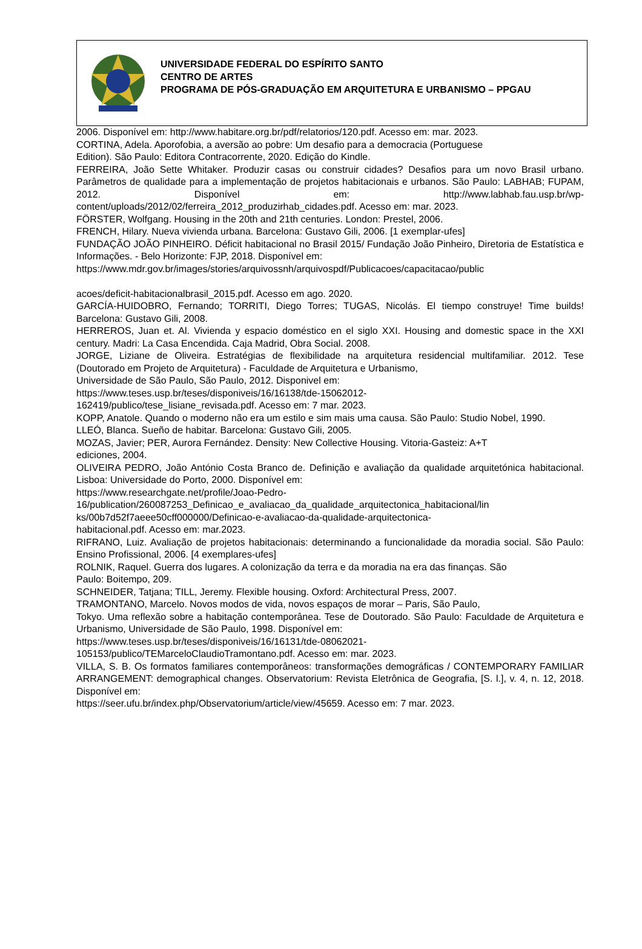UNIVERSIDADE FEDERAL DO ESPÍRITO SANTO
CENTRO DE ARTES
PROGRAMA DE PÓS-GRADUAÇÃO EM ARQUITETURA E URBANISMO – PPGAU
2006. Disponível em: http://www.habitare.org.br/pdf/relatorios/120.pdf. Acesso em: mar. 2023.
CORTINA, Adela. Aporofobia, a aversão ao pobre: Um desafio para a democracia (Portuguese
Edition). São Paulo: Editora Contracorrente, 2020. Edição do Kindle.
FERREIRA, João Sette Whitaker. Produzir casas ou construir cidades? Desafios para um novo Brasil urbano. Parâmetros de qualidade para a implementação de projetos habitacionais e urbanos. São Paulo: LABHAB; FUPAM, 2012. Disponível em: http://www.labhab.fau.usp.br/wp-content/uploads/2012/02/ferreira_2012_produzirhab_cidades.pdf. Acesso em: mar. 2023.
FÖRSTER, Wolfgang. Housing in the 20th and 21th centuries. London: Prestel, 2006.
FRENCH, Hilary. Nueva vivienda urbana. Barcelona: Gustavo Gili, 2006. [1 exemplar-ufes]
FUNDAÇÃO JOÃO PINHEIRO. Déficit habitacional no Brasil 2015/ Fundação João Pinheiro, Diretoria de Estatística e Informações. - Belo Horizonte: FJP, 2018. Disponível em:
https://www.mdr.gov.br/images/stories/arquivossnh/arquivospdf/Publicacoes/capacitacao/public
acoes/deficit-habitacionalbrasil_2015.pdf. Acesso em ago. 2020.
GARCÍA-HUIDOBRO, Fernando; TORRITI, Diego Torres; TUGAS, Nicolás. El tiempo construye! Time builds! Barcelona: Gustavo Gili, 2008.
HERREROS, Juan et. Al. Vivienda y espacio doméstico en el siglo XXI. Housing and domestic space in the XXI century. Madri: La Casa Encendida. Caja Madrid, Obra Social. 2008.
JORGE, Liziane de Oliveira. Estratégias de flexibilidade na arquitetura residencial multifamiliar. 2012. Tese (Doutorado em Projeto de Arquitetura) - Faculdade de Arquitetura e Urbanismo,
Universidade de São Paulo, São Paulo, 2012. Disponivel em:
https://www.teses.usp.br/teses/disponiveis/16/16138/tde-15062012-
162419/publico/tese_lisiane_revisada.pdf. Acesso em: 7 mar. 2023.
KOPP, Anatole. Quando o moderno não era um estilo e sim mais uma causa. São Paulo: Studio Nobel, 1990.
LLEÓ, Blanca. Sueño de habitar. Barcelona: Gustavo Gili, 2005.
MOZAS, Javier; PER, Aurora Fernández. Density: New Collective Housing. Vitoria-Gasteiz: A+T
ediciones, 2004.
OLIVEIRA PEDRO, João António Costa Branco de. Definição e avaliação da qualidade arquitetónica habitacional. Lisboa: Universidade do Porto, 2000. Disponível em:
https://www.researchgate.net/profile/Joao-Pedro-
16/publication/260087253_Definicao_e_avaliacao_da_qualidade_arquitectonica_habitacional/lin
ks/00b7d52f7aeee50cff000000/Definicao-e-avaliacao-da-qualidade-arquitectonica-
habitacional.pdf. Acesso em: mar.2023.
RIFRANO, Luiz. Avaliação de projetos habitacionais: determinando a funcionalidade da moradia social. São Paulo: Ensino Profissional, 2006. [4 exemplares-ufes]
ROLNIK, Raquel. Guerra dos lugares. A colonização da terra e da moradia na era das finanças. São
Paulo: Boitempo, 209.
SCHNEIDER, Tatjana; TILL, Jeremy. Flexible housing. Oxford: Architectural Press, 2007.
TRAMONTANO, Marcelo. Novos modos de vida, novos espaços de morar – Paris, São Paulo,
Tokyo. Uma reflexão sobre a habitação contemporânea. Tese de Doutorado. São Paulo: Faculdade de Arquitetura e Urbanismo, Universidade de São Paulo, 1998. Disponível em:
https://www.teses.usp.br/teses/disponiveis/16/16131/tde-08062021-
105153/publico/TEMarceloClaudioTramontano.pdf. Acesso em: mar. 2023.
VILLA, S. B. Os formatos familiares contemporâneos: transformações demográficas / CONTEMPORARY FAMILIAR ARRANGEMENT: demographical changes. Observatorium: Revista Eletrônica de Geografia, [S. l.], v. 4, n. 12, 2018. Disponível em:
https://seer.ufu.br/index.php/Observatorium/article/view/45659. Acesso em: 7 mar. 2023.